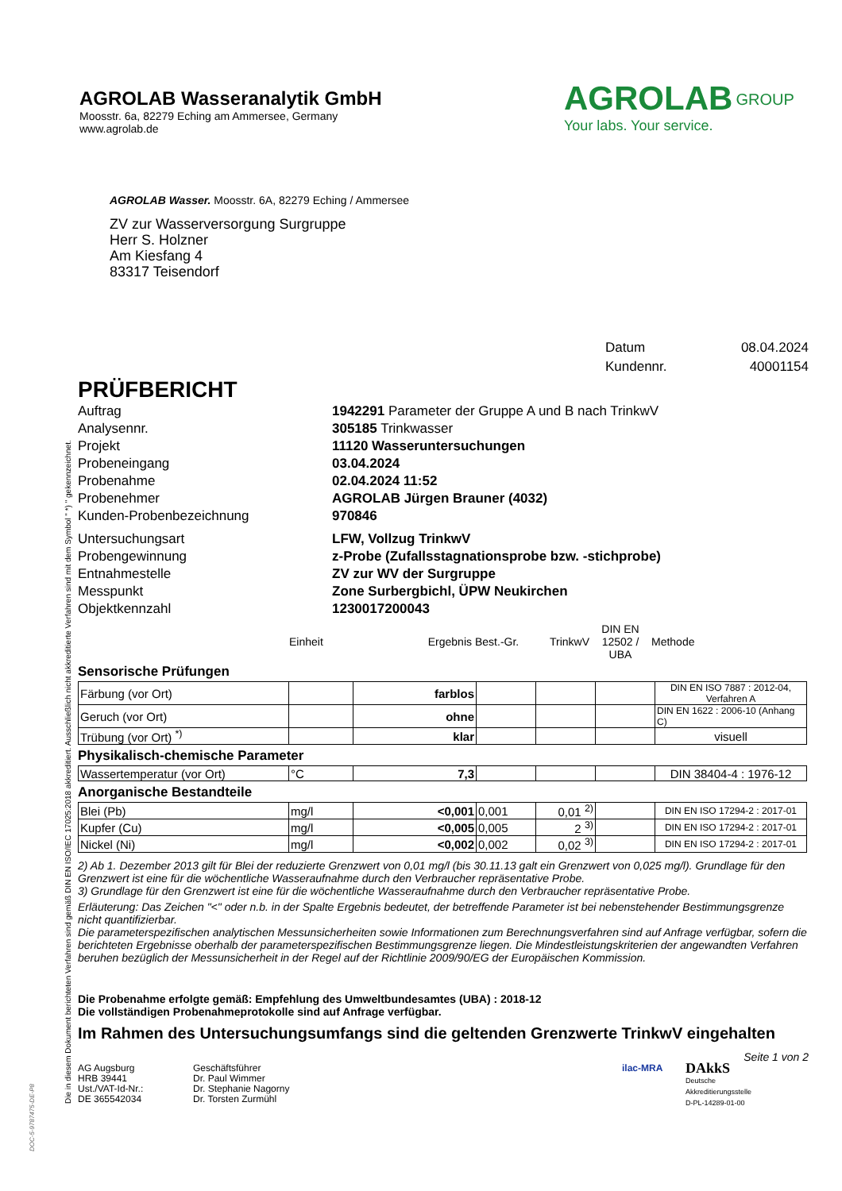AGROLAB Wasseranalytik GmbH
Moosstr. 6a, 82279 Eching am Ammersee, Germany
www.agrolab.de
AGROLAB <sup>GROUP</sup>
Your labs. Your service.
AGROLAB Wasser. Moosstr. 6A, 82279 Eching / Ammersee
ZV zur Wasserversorgung Surgruppe
Herr S. Holzner
Am Kiesfang 4
83317 Teisendorf
| Datum | 08.04.2024 |
| Kundennr. | 40001154 |
PRÜFBERICHT
| Auftrag | 1942291 Parameter der Gruppe A und B nach TrinkwV |
| Analysennr. | 305185 Trinkwasser |
| Projekt | 11120 Wasseruntersuchungen |
| Probeneingang | 03.04.2024 |
| Probenahme | 02.04.2024 11:52 |
| Probenehmer | AGROLAB Jürgen Brauner (4032) |
| Kunden-Probenbezeichnung | 970846 |
| Untersuchungsart | LFW, Vollzug TrinkwV |
| Probengewinnung | z-Probe (Zufallsstagnationsprobe bzw. -stichprobe) |
| Entnahmestelle | ZV zur WV der Surgruppe |
| Messpunkt | Zone Surbergbichl, ÜPW Neukirchen |
| Objektkennzahl | 1230017200043 |
| | Einheit | Ergebnis | Best.-Gr. | TrinkwV | DIN EN 12502 / UBA | Methode |
Sensorische Prüfungen
| Färbung (vor Ort) | | farblos | | | | DIN EN ISO 7887 : 2012-04, Verfahren A |
| Geruch (vor Ort) | | ohne | | | | DIN EN 1622 : 2006-10 (Anhang C) |
| Trübung (vor Ort) <sup>*)</sup> | | klar | | | | visuell |
Physikalisch-chemische Parameter
| Wassertemperatur (vor Ort) | °C | 7,3 | | | | DIN 38404-4 : 1976-12 |
Anorganische Bestandteile
| Blei (Pb) | mg/l | <0,001 | 0,001 | 0,01 <sup>2)</sup> | | DIN EN ISO 17294-2 : 2017-01 |
| Kupfer (Cu) | mg/l | <0,005 | 0,005 | 2 <sup>3)</sup> | | DIN EN ISO 17294-2 : 2017-01 |
| Nickel (Ni) | mg/l | <0,002 | 0,002 | 0,02 <sup>3)</sup> | | DIN EN ISO 17294-2 : 2017-01 |
2) Ab 1. Dezember 2013 gilt für Blei der reduzierte Grenzwert von 0,01 mg/l (bis 30.11.13 galt ein Grenzwert von 0,025 mg/l). Grundlage für den Grenzwert ist eine für die wöchentliche Wasseraufnahme durch den Verbraucher repräsentative Probe.
3) Grundlage für den Grenzwert ist eine für die wöchentliche Wasseraufnahme durch den Verbraucher repräsentative Probe.
Erläuterung: Das Zeichen "<" oder n.b. in der Spalte Ergebnis bedeutet, der betreffende Parameter ist bei nebenstehender Bestimmungsgrenze nicht quantifizierbar.
Die parameterspezifischen analytischen Messunsicherheiten sowie Informationen zum Berechnungsverfahren sind auf Anfrage verfügbar, sofern die berichteten Ergebnisse oberhalb der parameterspezifischen Bestimmungsgrenze liegen. Die Mindestleistungskriterien der angewandten Verfahren beruhen bezüglich der Messunsicherheit in der Regel auf der Richtlinie 2009/90/EG der Europäischen Kommission.
Die Probenahme erfolgte gemäß: Empfehlung des Umweltbundesamtes (UBA) : 2018-12
Die vollständigen Probenahmeprotokolle sind auf Anfrage verfügbar.
Im Rahmen des Untersuchungsumfangs sind die geltenden Grenzwerte TrinkwV eingehalten
Seite 1 von 2
AG Augsburg
HRB 39441
Ust./VAT-Id-Nr.:
DE 365542034
Geschäftsführer
Dr. Paul Wimmer
Dr. Stephanie Nagorny
Dr. Torsten Zurmühl
ilac-MRA
DAkkS
Deutsche
Akkreditierungsstelle
D-PL-14289-01-00
Die in diesem Dokument berichteten Verfahren sind gemäß DIN EN ISO/IEC 17025:2018 akkreditiert. Ausschließlich nicht akkreditierte Verfahren sind mit dem Symbol " *) " gekennzeichnet.
DOC-5-9787475-DE-P8